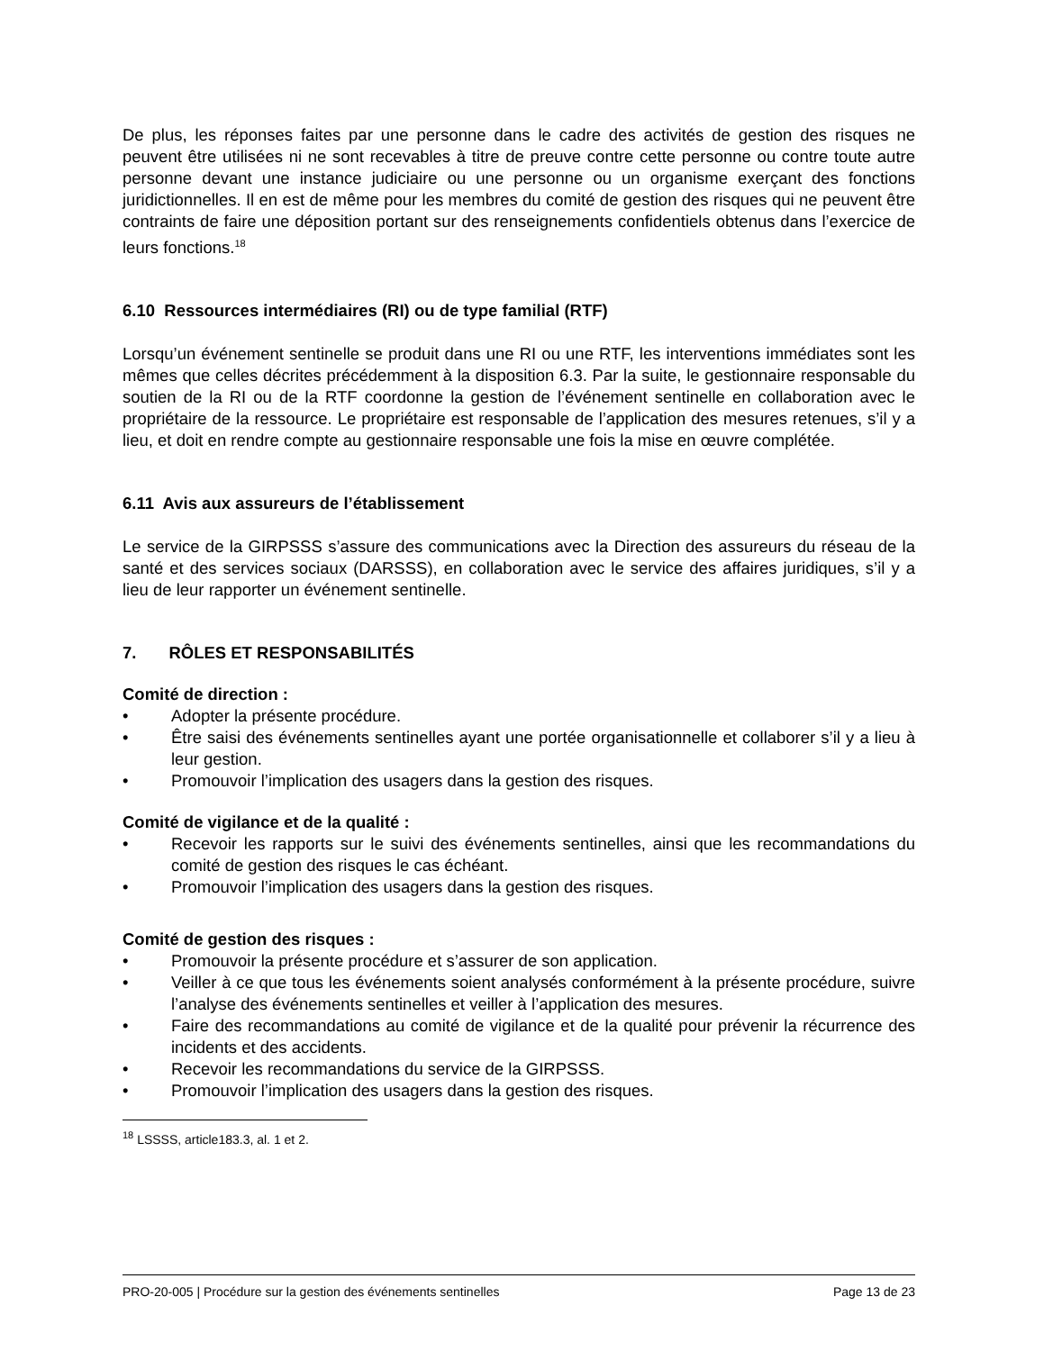De plus, les réponses faites par une personne dans le cadre des activités de gestion des risques ne peuvent être utilisées ni ne sont recevables à titre de preuve contre cette personne ou contre toute autre personne devant une instance judiciaire ou une personne ou un organisme exerçant des fonctions juridictionnelles. Il en est de même pour les membres du comité de gestion des risques qui ne peuvent être contraints de faire une déposition portant sur des renseignements confidentiels obtenus dans l’exercice de leurs fonctions.<sup>18</sup>
6.10 Ressources intermédiaires (RI) ou de type familial (RTF)
Lorsqu’un événement sentinelle se produit dans une RI ou une RTF, les interventions immédiates sont les mêmes que celles décrites précédemment à la disposition 6.3. Par la suite, le gestionnaire responsable du soutien de la RI ou de la RTF coordonne la gestion de l’événement sentinelle en collaboration avec le propriétaire de la ressource. Le propriétaire est responsable de l’application des mesures retenues, s’il y a lieu, et doit en rendre compte au gestionnaire responsable une fois la mise en œuvre complétée.
6.11 Avis aux assureurs de l’établissement
Le service de la GIRPSSS s’assure des communications avec la Direction des assureurs du réseau de la santé et des services sociaux (DARSSS), en collaboration avec le service des affaires juridiques, s’il y a lieu de leur rapporter un événement sentinelle.
7. RÔLES ET RESPONSABILITÉS
Comité de direction :
• Adopter la présente procédure.
• Être saisi des événements sentinelles ayant une portée organisationnelle et collaborer s’il y a lieu à leur gestion.
• Promouvoir l’implication des usagers dans la gestion des risques.
Comité de vigilance et de la qualité :
• Recevoir les rapports sur le suivi des événements sentinelles, ainsi que les recommandations du comité de gestion des risques le cas échéant.
• Promouvoir l’implication des usagers dans la gestion des risques.
Comité de gestion des risques :
• Promouvoir la présente procédure et s’assurer de son application.
• Veiller à ce que tous les événements soient analysés conformément à la présente procédure, suivre l’analyse des événements sentinelles et veiller à l’application des mesures.
• Faire des recommandations au comité de vigilance et de la qualité pour prévenir la récurrence des incidents et des accidents.
• Recevoir les recommandations du service de la GIRPSSS.
• Promouvoir l’implication des usagers dans la gestion des risques.
<sup>18</sup> LSSSS, article183.3, al. 1 et 2.
PRO-20-005 | Procédure sur la gestion des événements sentinelles Page 13 de 23